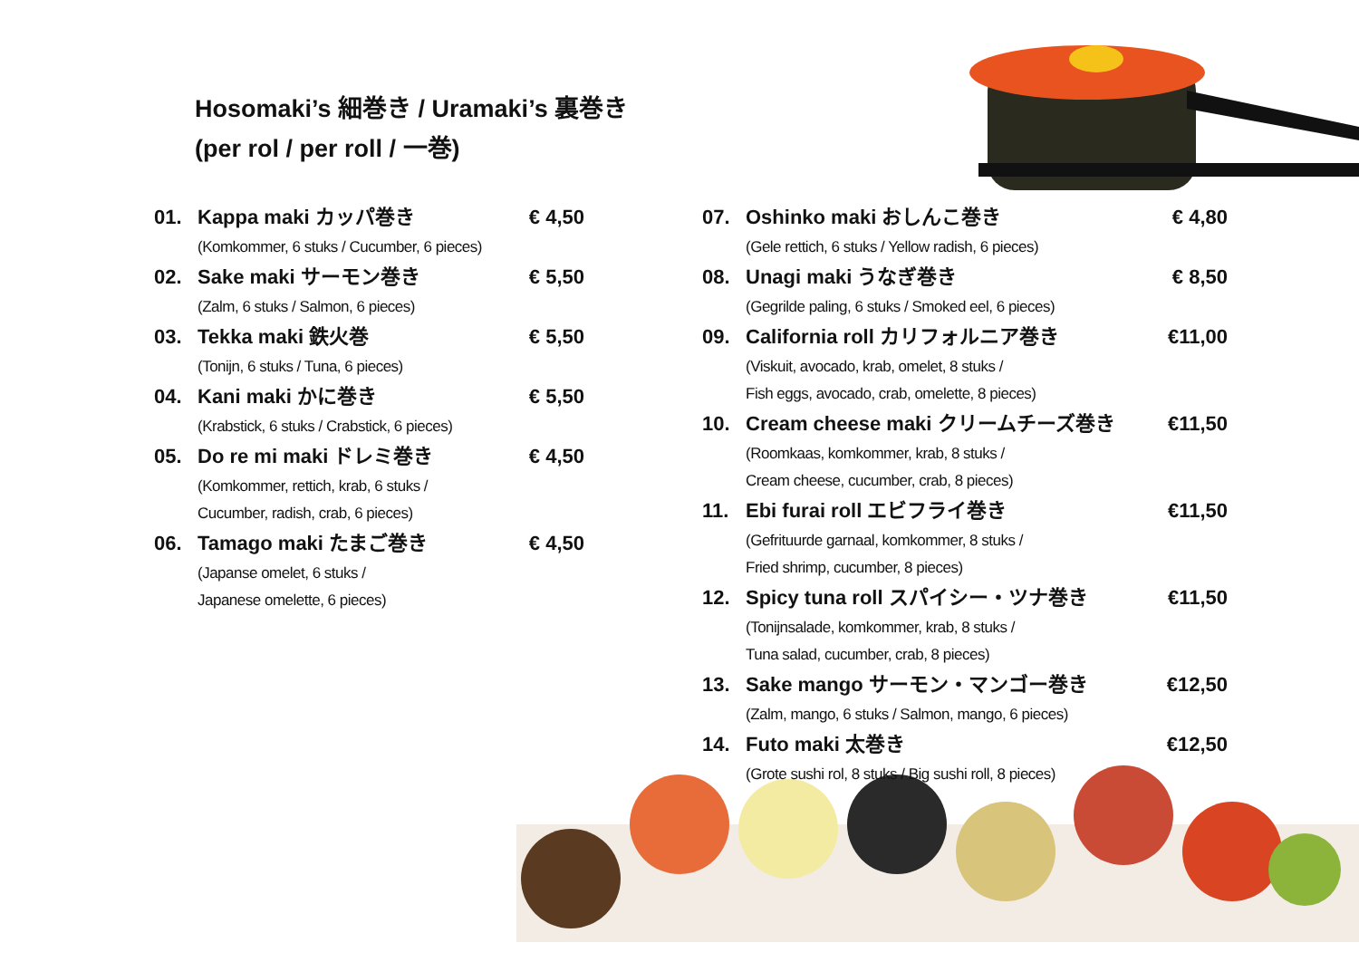Hosomaki’s 細巻き / Uramaki’s 裏巻き
(per rol / per roll / 一巻)
01. Kappa maki カッパ巻き € 4,50
(Komkommer, 6 stuks / Cucumber, 6 pieces)
02. Sake maki サーモン巻き € 5,50
(Zalm, 6 stuks / Salmon, 6 pieces)
03. Tekka maki 鉄火巻 € 5,50
(Tonijn, 6 stuks / Tuna, 6 pieces)
04. Kani maki かに巻き € 5,50
(Krabstick, 6 stuks / Crabstick, 6 pieces)
05. Do re mi maki ドレミ巻き € 4,50
(Komkommer, rettich, krab, 6 stuks /
Cucumber, radish, crab, 6 pieces)
06. Tamago maki たまご巻き € 4,50
(Japanse omelet, 6 stuks /
Japanese omelette, 6 pieces)
07. Oshinko maki おしんこ巻き € 4,80
(Gele rettich, 6 stuks / Yellow radish, 6 pieces)
08. Unagi maki うなぎ巻き € 8,50
(Gegrilde paling, 6 stuks / Smoked eel, 6 pieces)
09. California roll カリフォルニア巻き €11,00
(Viskuit, avocado, krab, omelet, 8 stuks /
Fish eggs, avocado, crab, omelette, 8 pieces)
10. Cream cheese maki クリームチーズ巻き €11,50
(Roomkaas, komkommer, krab, 8 stuks /
Cream cheese, cucumber, crab, 8 pieces)
11. Ebi furai roll エビフライ巻き €11,50
(Gefrituurde garnaal, komkommer, 8 stuks /
Fried shrimp, cucumber, 8 pieces)
12. Spicy tuna roll スパイシー・ツナ巻き €11,50
(Tonijnsalade, komkommer, krab, 8 stuks /
Tuna salad, cucumber, crab, 8 pieces)
13. Sake mango サーモン・マンゴー巻き €12,50
(Zalm, mango, 6 stuks / Salmon, mango, 6 pieces)
14. Futo maki 太巻き €12,50
(Grote sushi rol, 8 stuks / Big sushi roll, 8 pieces)